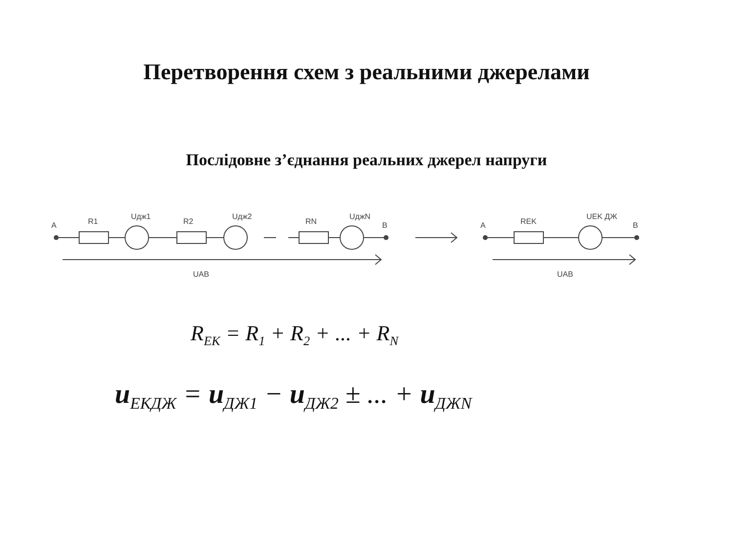Перетворення схем з реальними джерелами
Послідовне з’єднання реальних джерел напруги
A
R1
Uдж1
R2
Uдж2
RN
UджN
B
UAB
A
REK
UEK ДЖ
B
UAB
R<sub>EK</sub> = R<sub>1</sub> + R<sub>2</sub> + ... + R<sub>N</sub>
u<sub>ЕКДЖ</sub> = u<sub>ДЖ1</sub> − u<sub>ДЖ2</sub> ± ... + u<sub>ДЖN</sub>